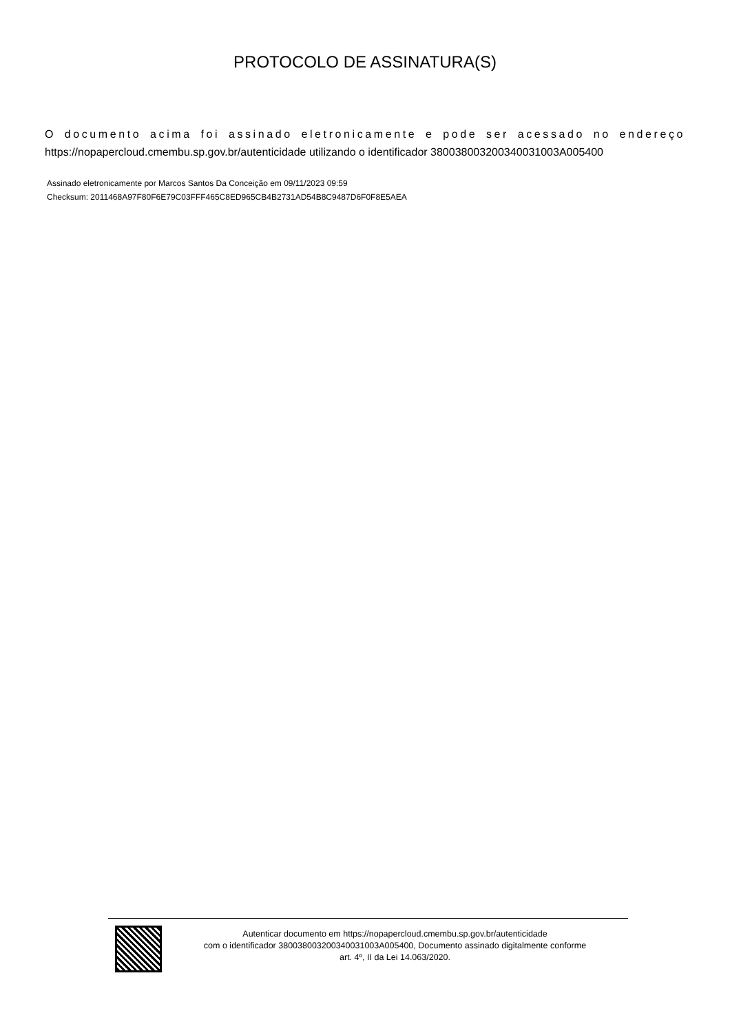PROTOCOLO DE ASSINATURA(S)
O documento acima foi assinado eletronicamente e pode ser acessado no endereço https://nopapercloud.cmembu.sp.gov.br/autenticidade utilizando o identificador 380038003200340031003A005400
Assinado eletronicamente por Marcos Santos Da Conceição em 09/11/2023 09:59
Checksum: 2011468A97F80F6E79C03FFF465C8ED965CB4B2731AD54B8C9487D6F0F8E5AEA
Autenticar documento em https://nopapercloud.cmembu.sp.gov.br/autenticidade
com o identificador 380038003200340031003A005400, Documento assinado digitalmente conforme
art. 4º, II da Lei 14.063/2020.